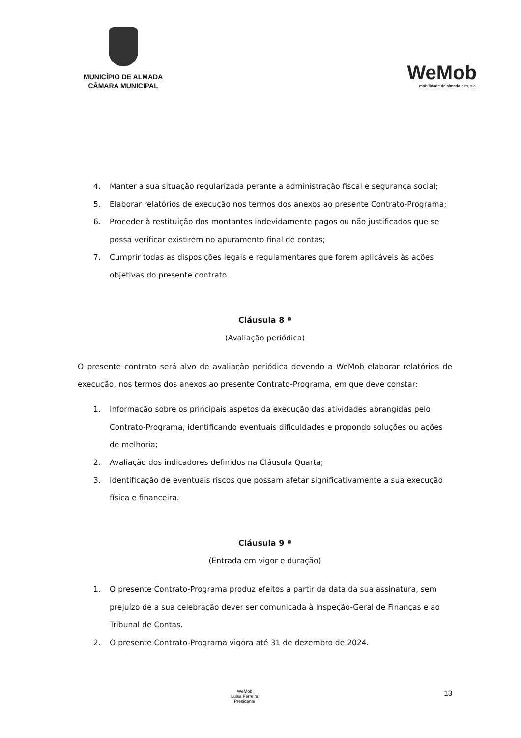MUNICÍPIO DE ALMADA
CÂMARA MUNICIPAL
WeMob
mobilidade de almada e.m. s.a.
4. Manter a sua situação regularizada perante a administração fiscal e segurança social;
5. Elaborar relatórios de execução nos termos dos anexos ao presente Contrato-Programa;
6. Proceder à restituição dos montantes indevidamente pagos ou não justificados que se possa verificar existirem no apuramento final de contas;
7. Cumprir todas as disposições legais e regulamentares que forem aplicáveis às ações objetivas do presente contrato.
Cláusula 8 ª
(Avaliação periódica)
O presente contrato será alvo de avaliação periódica devendo a WeMob elaborar relatórios de execução, nos termos dos anexos ao presente Contrato-Programa, em que deve constar:
1. Informação sobre os principais aspetos da execução das atividades abrangidas pelo Contrato-Programa, identificando eventuais dificuldades e propondo soluções ou ações de melhoria;
2. Avaliação dos indicadores definidos na Cláusula Quarta;
3. Identificação de eventuais riscos que possam afetar significativamente a sua execução física e financeira.
Cláusula 9 ª
(Entrada em vigor e duração)
1. O presente Contrato-Programa produz efeitos a partir da data da sua assinatura, sem prejuízo de a sua celebração dever ser comunicada à Inspeção-Geral de Finanças e ao Tribunal de Contas.
2. O presente Contrato-Programa vigora até 31 de dezembro de 2024.
WeMob
Luisa Ferreira
Presidente
13